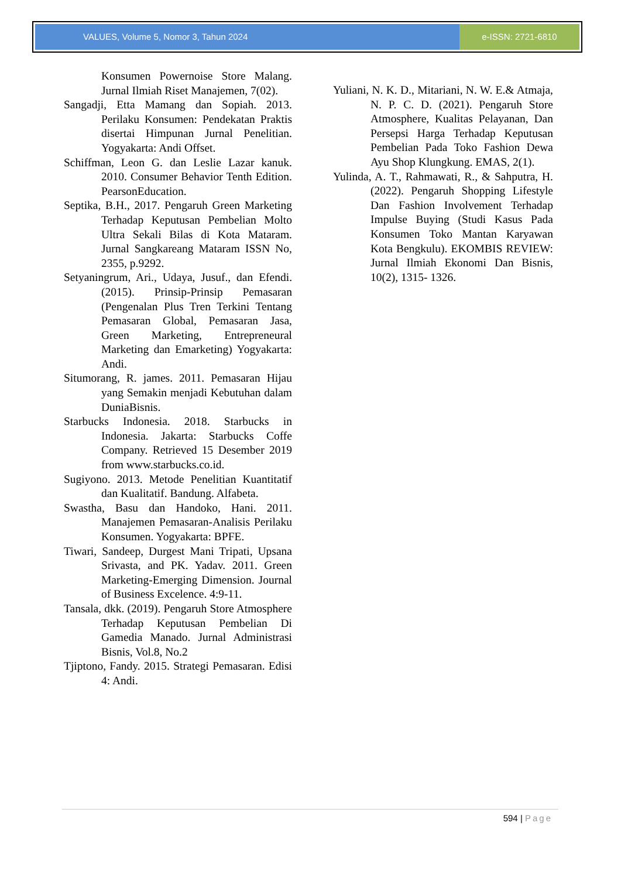VALUES, Volume 5, Nomor 3, Tahun 2024
e-ISSN: 2721-6810
Konsumen Powernoise Store Malang. Jurnal Ilmiah Riset Manajemen, 7(02).
Sangadji, Etta Mamang dan Sopiah. 2013. Perilaku Konsumen: Pendekatan Praktis disertai Himpunan Jurnal Penelitian. Yogyakarta: Andi Offset.
Schiffman, Leon G. dan Leslie Lazar kanuk. 2010. Consumer Behavior Tenth Edition. PearsonEducation.
Septika, B.H., 2017. Pengaruh Green Marketing Terhadap Keputusan Pembelian Molto Ultra Sekali Bilas di Kota Mataram. Jurnal Sangkareang Mataram ISSN No, 2355, p.9292.
Setyaningrum, Ari., Udaya, Jusuf., dan Efendi. (2015). Prinsip-Prinsip Pemasaran (Pengenalan Plus Tren Terkini Tentang Pemasaran Global, Pemasaran Jasa, Green Marketing, Entrepreneural Marketing dan Emarketing) Yogyakarta: Andi.
Situmorang, R. james. 2011. Pemasaran Hijau yang Semakin menjadi Kebutuhan dalam DuniaBisnis.
Starbucks Indonesia. 2018. Starbucks in Indonesia. Jakarta: Starbucks Coffe Company. Retrieved 15 Desember 2019 from www.starbucks.co.id.
Sugiyono. 2013. Metode Penelitian Kuantitatif dan Kualitatif. Bandung. Alfabeta.
Swastha, Basu dan Handoko, Hani. 2011. Manajemen Pemasaran-Analisis Perilaku Konsumen. Yogyakarta: BPFE.
Tiwari, Sandeep, Durgest Mani Tripati, Upsana Srivasta, and PK. Yadav. 2011. Green Marketing-Emerging Dimension. Journal of Business Excelence. 4:9-11.
Tansala, dkk. (2019). Pengaruh Store Atmosphere Terhadap Keputusan Pembelian Di Gamedia Manado. Jurnal Administrasi Bisnis, Vol.8, No.2
Tjiptono, Fandy. 2015. Strategi Pemasaran. Edisi 4: Andi.
Yuliani, N. K. D., Mitariani, N. W. E.& Atmaja, N. P. C. D. (2021). Pengaruh Store Atmosphere, Kualitas Pelayanan, Dan Persepsi Harga Terhadap Keputusan Pembelian Pada Toko Fashion Dewa Ayu Shop Klungkung. EMAS, 2(1).
Yulinda, A. T., Rahmawati, R., & Sahputra, H. (2022). Pengaruh Shopping Lifestyle Dan Fashion Involvement Terhadap Impulse Buying (Studi Kasus Pada Konsumen Toko Mantan Karyawan Kota Bengkulu). EKOMBIS REVIEW: Jurnal Ilmiah Ekonomi Dan Bisnis, 10(2), 1315- 1326.
594 | Page